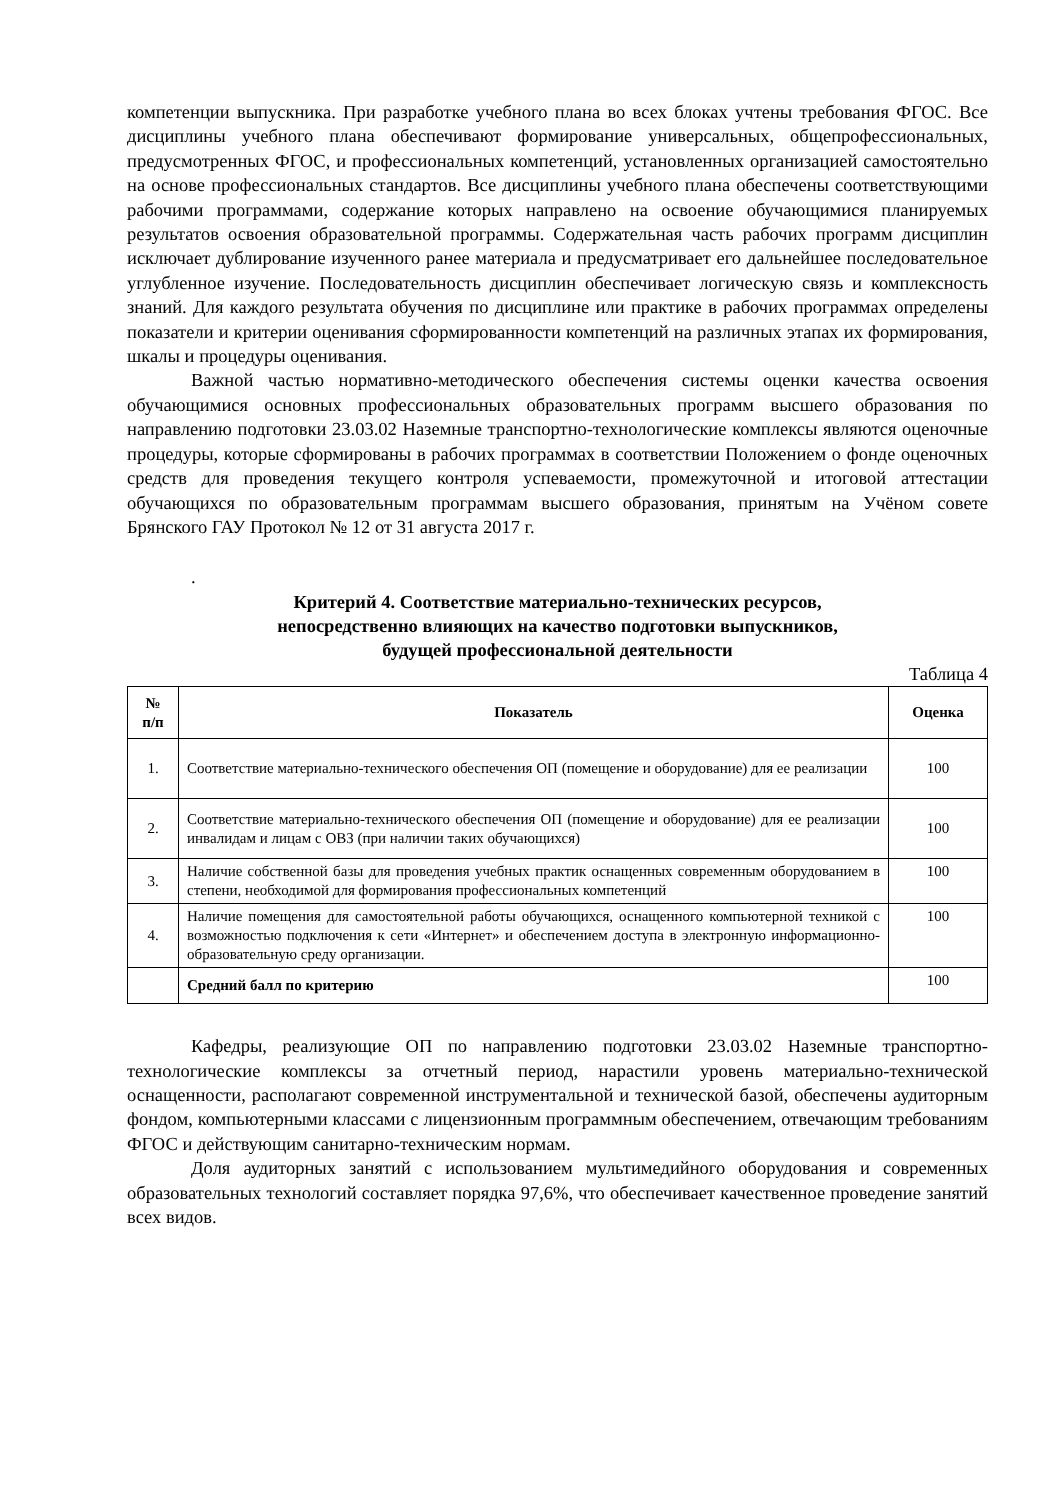компетенции выпускника. При разработке учебного плана во всех блоках учтены требования ФГОС. Все дисциплины учебного плана обеспечивают формирование универсальных, общепрофессиональных, предусмотренных ФГОС, и профессиональных компетенций, установленных организацией самостоятельно на основе профессиональных стандартов. Все дисциплины учебного плана обеспечены соответствующими рабочими программами, содержание которых направлено на освоение обучающимися планируемых результатов освоения образовательной программы. Содержательная часть рабочих программ дисциплин исключает дублирование изученного ранее материала и предусматривает его дальнейшее последовательное углубленное изучение. Последовательность дисциплин обеспечивает логическую связь и комплексность знаний. Для каждого результата обучения по дисциплине или практике в рабочих программах определены показатели и критерии оценивания сформированности компетенций на различных этапах их формирования, шкалы и процедуры оценивания.
Важной частью нормативно-методического обеспечения системы оценки качества освоения обучающимися основных профессиональных образовательных программ высшего образования по направлению подготовки 23.03.02 Наземные транспортно-технологические комплексы являются оценочные процедуры, которые сформированы в рабочих программах в соответствии Положением о фонде оценочных средств для проведения текущего контроля успеваемости, промежуточной и итоговой аттестации обучающихся по образовательным программам высшего образования, принятым на Учёном совете Брянского ГАУ Протокол № 12 от 31 августа 2017 г.
.
Критерий 4. Соответствие материально-технических ресурсов,
непосредственно влияющих на качество подготовки выпускников,
будущей профессиональной деятельности
Таблица 4
| № п/п | Показатель | Оценка |
| --- | --- | --- |
| 1. | Соответствие материально-технического обеспечения ОП (помещение и оборудование) для ее реализации | 100 |
| 2. | Соответствие материально-технического обеспечения ОП (помещение и оборудование) для ее реализации инвалидам и лицам с ОВЗ (при наличии таких обучающихся) | 100 |
| 3. | Наличие собственной базы для проведения учебных практик оснащенных современным оборудованием в степени, необходимой для формирования профессиональных компетенций | 100 |
| 4. | Наличие помещения для самостоятельной работы обучающихся, оснащенного компьютерной техникой с возможностью подключения к сети «Интернет» и обеспечением доступа в электронную информационно-образовательную среду организации. | 100 |
| | Средний балл по критерию | 100 |
Кафедры, реализующие ОП по направлению подготовки 23.03.02 Наземные транспортно-технологические комплексы за отчетный период, нарастили уровень материально-технической оснащенности, располагают современной инструментальной и технической базой, обеспечены аудиторным фондом, компьютерными классами с лицензионным программным обеспечением, отвечающим требованиям ФГОС и действующим санитарно-техническим нормам.
Доля аудиторных занятий с использованием мультимедийного оборудования и современных образовательных технологий составляет порядка 97,6%, что обеспечивает качественное проведение занятий всех видов.